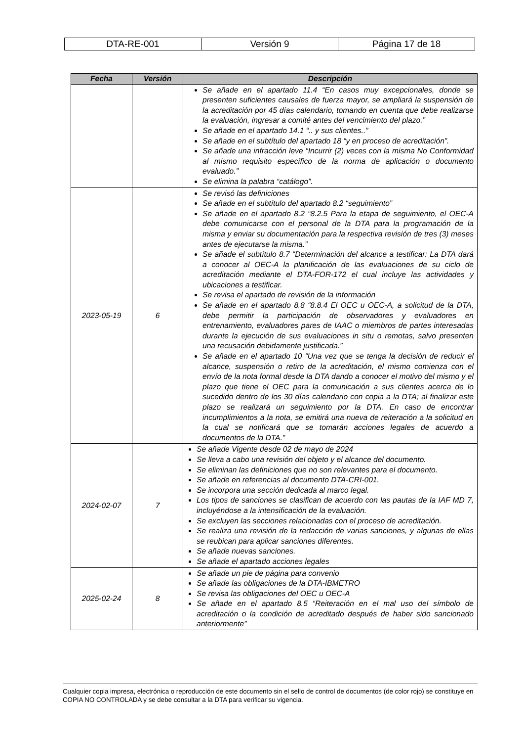| DTA-RE-001 | Versión 9 | Página 17 de 18 |
| Fecha | Versión | Descripción |
| --- | --- | --- |
| | | Se añade en el apartado 11.4 “En casos muy excepcionales, donde se presenten suficientes causales de fuerza mayor, se ampliará la suspensión de la acreditación por 45 días calendario, tomando en cuenta que debe realizarse la evaluación, ingresar a comité antes del vencimiento del plazo.” Se añade en el apartado 14.1 “.. y sus clientes..” Se añade en el subtítulo del apartado 18 “y en proceso de acreditación”. Se añade una infracción leve “Incurrir (2) veces con la misma No Conformidad al mismo requisito específico de la norma de aplicación o documento evaluado.” Se elimina la palabra “catálogo”. |
| 2023-05-19 | 6 | Se revisó las definiciones Se añade en el subtítulo del apartado 8.2 “seguimiento” Se añade en el apartado 8.2 “8.2.5 Para la etapa de seguimiento, el OEC-A debe comunicarse con el personal de la DTA para la programación de la misma y enviar su documentación para la respectiva revisión de tres (3) meses antes de ejecutarse la misma.” Se añade el subtítulo 8.7 “Determinación del alcance a testificar: La DTA dará a conocer al OEC-A la planificación de las evaluaciones de su ciclo de acreditación mediante el DTA-FOR-172 el cual incluye las actividades y ubicaciones a testificar. Se revisa el apartado de revisión de la información Se añade en el apartado 8.8 “8.8.4 El OEC u OEC-A, a solicitud de la DTA, debe permitir la participación de observadores y evaluadores en entrenamiento, evaluadores pares de IAAC o miembros de partes interesadas durante la ejecución de sus evaluaciones in situ o remotas, salvo presenten una recusación debidamente justificada.” Se añade en el apartado 10 “Una vez que se tenga la decisión de reducir el alcance, suspensión o retiro de la acreditación, el mismo comienza con el envío de la nota formal desde la DTA dando a conocer el motivo del mismo y el plazo que tiene el OEC para la comunicación a sus clientes acerca de lo sucedido dentro de los 30 días calendario con copia a la DTA; al finalizar este plazo se realizará un seguimiento por la DTA. En caso de encontrar incumplimientos a la nota, se emitirá una nueva de reiteración a la solicitud en la cual se notificará que se tomarán acciones legales de acuerdo a documentos de la DTA.” |
| 2024-02-07 | 7 | Se añade Vigente desde 02 de mayo de 2024 Se lleva a cabo una revisión del objeto y el alcance del documento. Se eliminan las definiciones que no son relevantes para el documento. Se añade en referencias al documento DTA-CRI-001. Se incorpora una sección dedicada al marco legal. Los tipos de sanciones se clasifican de acuerdo con las pautas de la IAF MD 7, incluyéndose a la intensificación de la evaluación. Se excluyen las secciones relacionadas con el proceso de acreditación. Se realiza una revisión de la redacción de varias sanciones, y algunas de ellas se reubican para aplicar sanciones diferentes. Se añade nuevas sanciones. Se añade el apartado acciones legales |
| 2025-02-24 | 8 | Se añade un pie de página para convenio Se añade las obligaciones de la DTA-IBMETRO Se revisa las obligaciones del OEC u OEC-A Se añade en el apartado 8.5 “Reiteración en el mal uso del símbolo de acreditación o la condición de acreditado después de haber sido sancionado anteriormente” |
Cualquier copia impresa, electrónica o reproducción de este documento sin el sello de control de documentos (de color rojo) se constituye en COPIA NO CONTROLADA y se debe consultar a la DTA para verificar su vigencia.